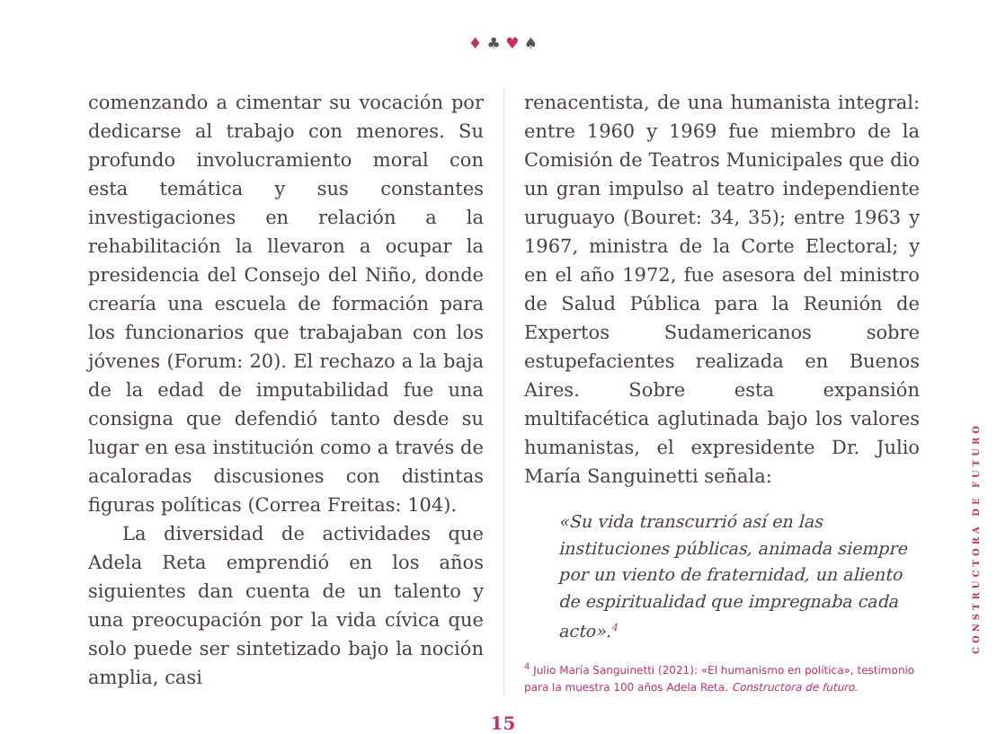♦ ♣ ♥ ♠
comenzando a cimentar su vocación por dedicarse al trabajo con menores. Su profundo involucramiento moral con esta temática y sus constantes investigaciones en relación a la rehabilitación la llevaron a ocupar la presidencia del Consejo del Niño, donde crearía una escuela de formación para los funcionarios que trabajaban con los jóvenes (Forum: 20). El rechazo a la baja de la edad de imputabilidad fue una consigna que defendió tanto desde su lugar en esa institución como a través de acaloradas discusiones con distintas figuras políticas (Correa Freitas: 104).
La diversidad de actividades que Adela Reta emprendió en los años siguientes dan cuenta de un talento y una preocupación por la vida cívica que solo puede ser sintetizado bajo la noción amplia, casi
renacentista, de una humanista integral: entre 1960 y 1969 fue miembro de la Comisión de Teatros Municipales que dio un gran impulso al teatro independiente uruguayo (Bouret: 34, 35); entre 1963 y 1967, ministra de la Corte Electoral; y en el año 1972, fue asesora del ministro de Salud Pública para la Reunión de Expertos Sudamericanos sobre estupefacientes realizada en Buenos Aires. Sobre esta expansión multifacética aglutinada bajo los valores humanistas, el expresidente Dr. Julio María Sanguinetti señala:
«Su vida transcurrió así en las instituciones públicas, animada siempre por un viento de fraternidad, un aliento de espiritualidad que impregnaba cada acto».<sup>4</sup>
<sup>4</sup> Julio María Sanguinetti (2021): «El humanismo en política», testimonio para la muestra 100 años Adela Reta. Constructora de futuro.
15
CONSTRUCTORA DE FUTURO